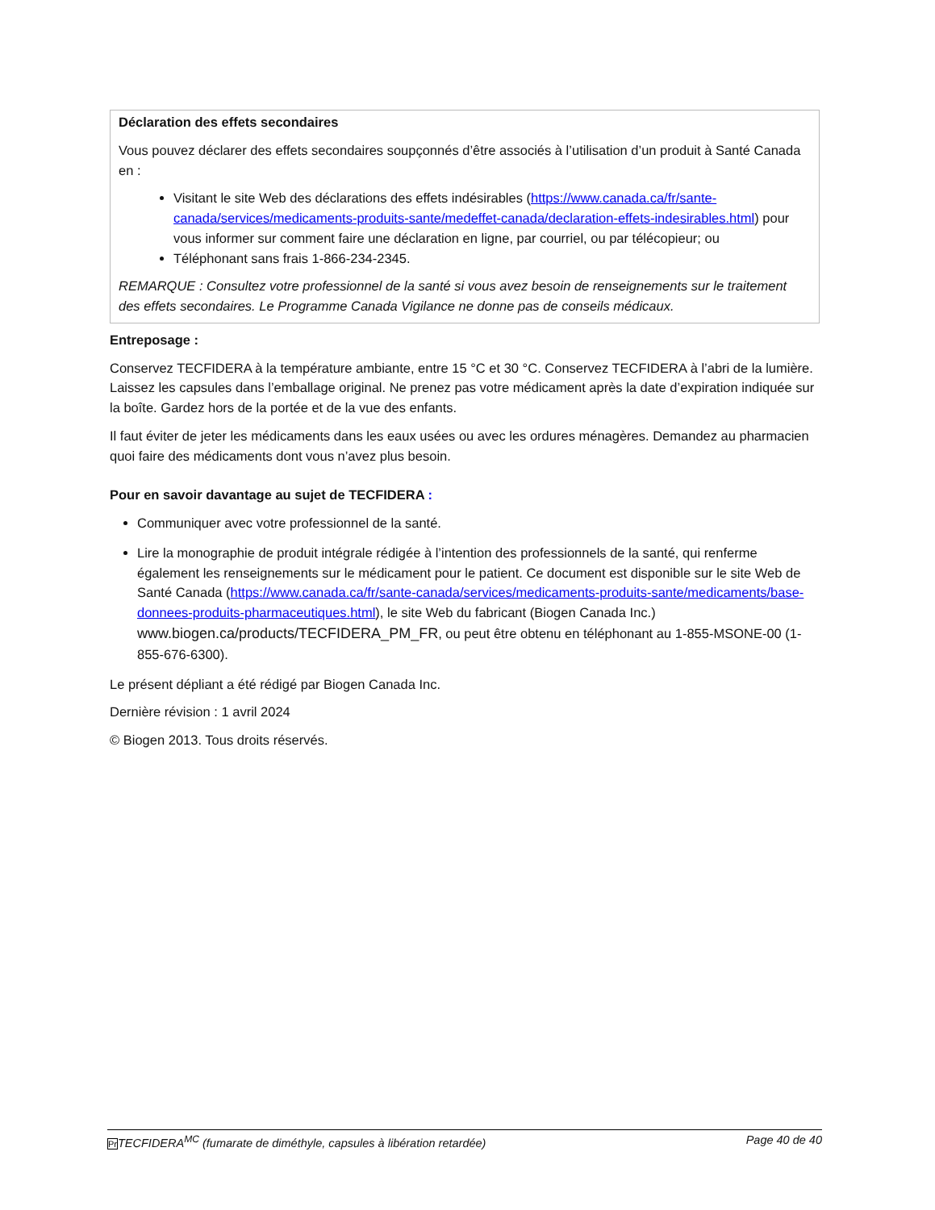Déclaration des effets secondaires
Vous pouvez déclarer des effets secondaires soupçonnés d’être associés à l’utilisation d’un produit à Santé Canada en :
Visitant le site Web des déclarations des effets indésirables (https://www.canada.ca/fr/sante-canada/services/medicaments-produits-sante/medeffet-canada/declaration-effets-indesirables.html) pour vous informer sur comment faire une déclaration en ligne, par courriel, ou par télécopieur; ou
Téléphonant sans frais 1-866-234-2345.
REMARQUE : Consultez votre professionnel de la santé si vous avez besoin de renseignements sur le traitement des effets secondaires. Le Programme Canada Vigilance ne donne pas de conseils médicaux.
Entreposage :
Conservez TECFIDERA à la température ambiante, entre 15 °C et 30 °C. Conservez TECFIDERA à l’abri de la lumière. Laissez les capsules dans l’emballage original. Ne prenez pas votre médicament après la date d’expiration indiquée sur la boîte. Gardez hors de la portée et de la vue des enfants.
Il faut éviter de jeter les médicaments dans les eaux usées ou avec les ordures ménagères. Demandez au pharmacien quoi faire des médicaments dont vous n’avez plus besoin.
Pour en savoir davantage au sujet de TECFIDERA :
Communiquer avec votre professionnel de la santé.
Lire la monographie de produit intégrale rédigée à l’intention des professionnels de la santé, qui renferme également les renseignements sur le médicament pour le patient. Ce document est disponible sur le site Web de Santé Canada (https://www.canada.ca/fr/sante-canada/services/medicaments-produits-sante/medicaments/base-donnees-produits-pharmaceutiques.html), le site Web du fabricant (Biogen Canada Inc.) www.biogen.ca/products/TECFIDERA_PM_FR, ou peut être obtenu en téléphonant au 1-855-MSONE-00 (1-855-676-6300).
Le présent dépliant a été rédigé par Biogen Canada Inc.
Dernière révision : 1 avril 2024
© Biogen 2013. Tous droits réservés.
Pr TECFIDERA<sup>MC</sup> (fumarate de diméthyle, capsules à libération retardée) Page 40 de 40